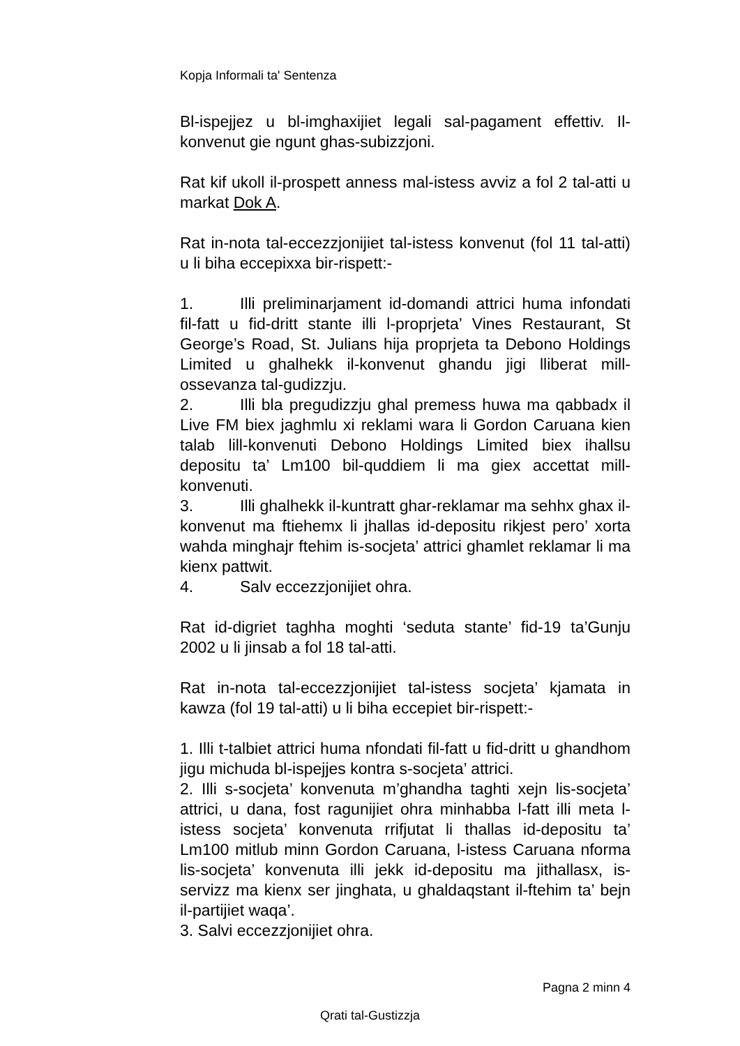Kopja Informali ta' Sentenza
Bl-ispejjez u bl-imghaxijiet legali sal-pagament effettiv. Il-konvenut gie ngunt ghas-subizzjoni.
Rat kif ukoll il-prospett anness mal-istess avviz a fol 2 tal-atti u markat Dok A.
Rat in-nota tal-eccezzjonijiet tal-istess konvenut (fol 11 tal-atti) u li biha eccepixxa bir-rispett:-
1. Illi preliminarjament id-domandi attrici huma infondati fil-fatt u fid-dritt stante illi l-proprjeta’ Vines Restaurant, St George’s Road, St. Julians hija proprjeta ta Debono Holdings Limited u ghalhekk il-konvenut ghandu jigi lliberat mill-ossevanza tal-gudizzju.
2. Illi bla pregudizzju ghal premess huwa ma qabbadx il Live FM biex jaghmlu xi reklami wara li Gordon Caruana kien talab lill-konvenuti Debono Holdings Limited biex ihallsu depositu ta’ Lm100 bil-quddiem li ma giex accettat mill-konvenuti.
3. Illi ghalhekk il-kuntratt ghar-reklamar ma sehhx ghax il-konvenut ma ftiehemx li jhallas id-depositu rikjest pero’ xorta wahda minghajr ftehim is-socjeta’ attrici ghamlet reklamar li ma kienx pattwit.
4. Salv eccezzjonijiet ohra.
Rat id-digriet taghha moghti ‘seduta stante’ fid-19 ta’Gunju 2002 u li jinsab a fol 18 tal-atti.
Rat in-nota tal-eccezzjonijiet tal-istess socjeta’ kjamata in kawza (fol 19 tal-atti) u li biha eccepiet bir-rispett:-
1. Illi t-talbiet attrici huma nfondati fil-fatt u fid-dritt u ghandhom jigu michuda bl-ispejjes kontra s-socjeta’ attrici.
2. Illi s-socjeta’ konvenuta m’ghandha taghti xejn lis-socjeta’ attrici, u dana, fost ragunijiet ohra minhabba l-fatt illi meta l-istess socjeta’ konvenuta rrifjutat li thallas id-depositu ta’ Lm100 mitlub minn Gordon Caruana, l-istess Caruana nforma lis-socjeta’ konvenuta illi jekk id-depositu ma jithallasx, is-servizz ma kienx ser jinghata, u ghaldaqstant il-ftehim ta’ bejn il-partijiet waqa’.
3. Salvi eccezzjonijiet ohra.
Pagna 2 minn 4
Qrati tal-Gustizzja